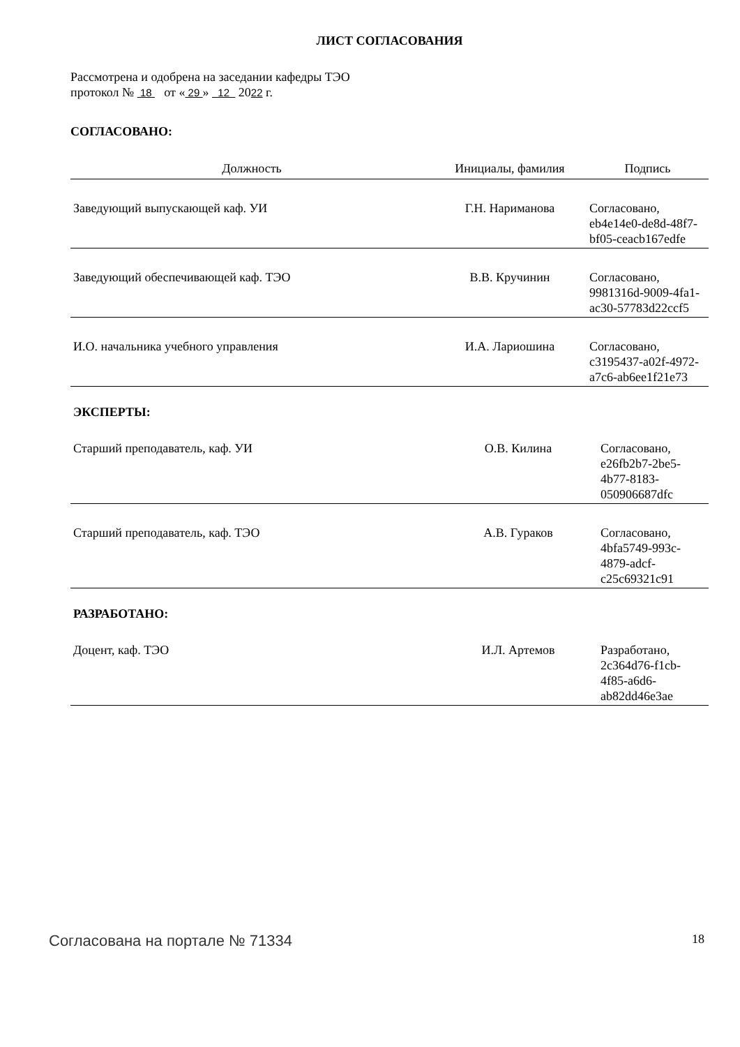ЛИСТ СОГЛАСОВАНИЯ
Рассмотрена и одобрена на заседании кафедры ТЭО
протокол № 18 от « 29 » 12 2022 г.
СОГЛАСОВАНО:
| Должность | Инициалы, фамилия | Подпись |
| --- | --- | --- |
| Заведующий выпускающей каф. УИ | Г.Н. Нариманова | Согласовано, eb4e14e0-de8d-48f7-bf05-ceacb167edfe |
| Заведующий обеспечивающей каф. ТЭО | В.В. Кручинин | Согласовано, 9981316d-9009-4fa1-ac30-57783d22ccf5 |
| И.О. начальника учебного управления | И.А. Лариошина | Согласовано, c3195437-a02f-4972-a7c6-ab6ee1f21e73 |
ЭКСПЕРТЫ:
| Старший преподаватель, каф. УИ | О.В. Килина | Согласовано, e26fb2b7-2be5-4b77-8183-050906687dfc |
| Старший преподаватель, каф. ТЭО | А.В. Гураков | Согласовано, 4bfa5749-993c-4879-adcf-c25c69321c91 |
РАЗРАБОТАНО:
| Доцент, каф. ТЭО | И.Л. Артемов | Разработано, 2c364d76-f1cb-4f85-a6d6-ab82dd46e3ae |
Согласована на портале № 71334 18